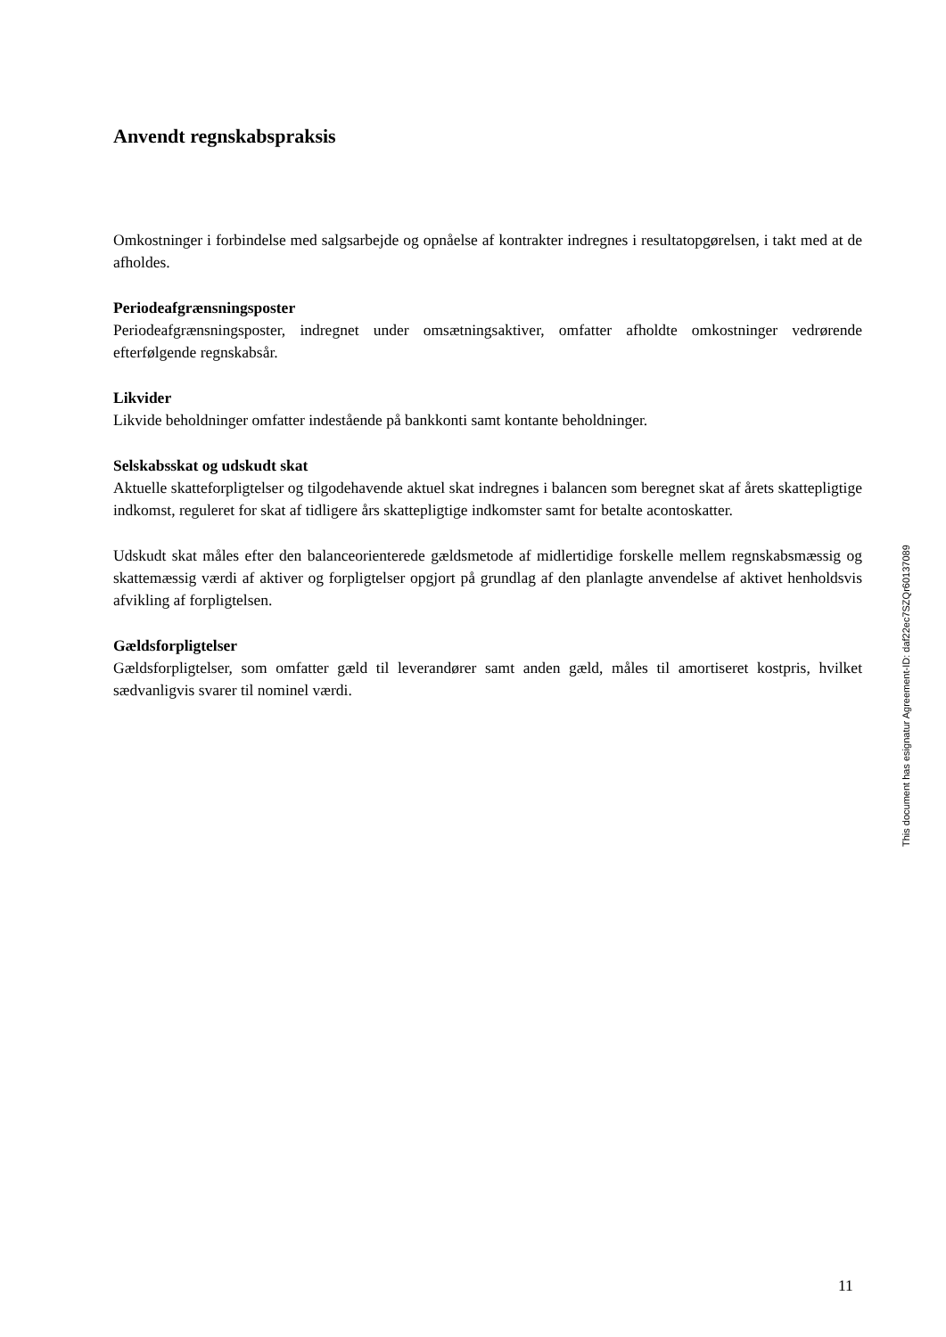Anvendt regnskabspraksis
Omkostninger i forbindelse med salgsarbejde og opnåelse af kontrakter indregnes i resultatopgørelsen, i takt med at de afholdes.
Periodeafgrænsningsposter
Periodeafgrænsningsposter, indregnet under omsætningsaktiver, omfatter afholdte omkostninger vedrørende efterfølgende regnskabsår.
Likvider
Likvide beholdninger omfatter indestående på bankkonti samt kontante beholdninger.
Selskabsskat og udskudt skat
Aktuelle skatteforpligtelser og tilgodehavende aktuel skat indregnes i balancen som beregnet skat af årets skattepligtige indkomst, reguleret for skat af tidligere års skattepligtige indkomster samt for betalte acontoskatter.
Udskudt skat måles efter den balanceorienterede gældsmetode af midlertidige forskelle mellem regnskabsmæssig og skattemæssig værdi af aktiver og forpligtelser opgjort på grundlag af den planlagte anvendelse af aktivet henholdsvis afvikling af forpligtelsen.
Gældsforpligtelser
Gældsforpligtelser, som omfatter gæld til leverandører samt anden gæld, måles til amortiseret kostpris, hvilket sædvanligvis svarer til nominel værdi.
This document has esignatur Agreement-ID: daf22ec7SZQr60137089
11